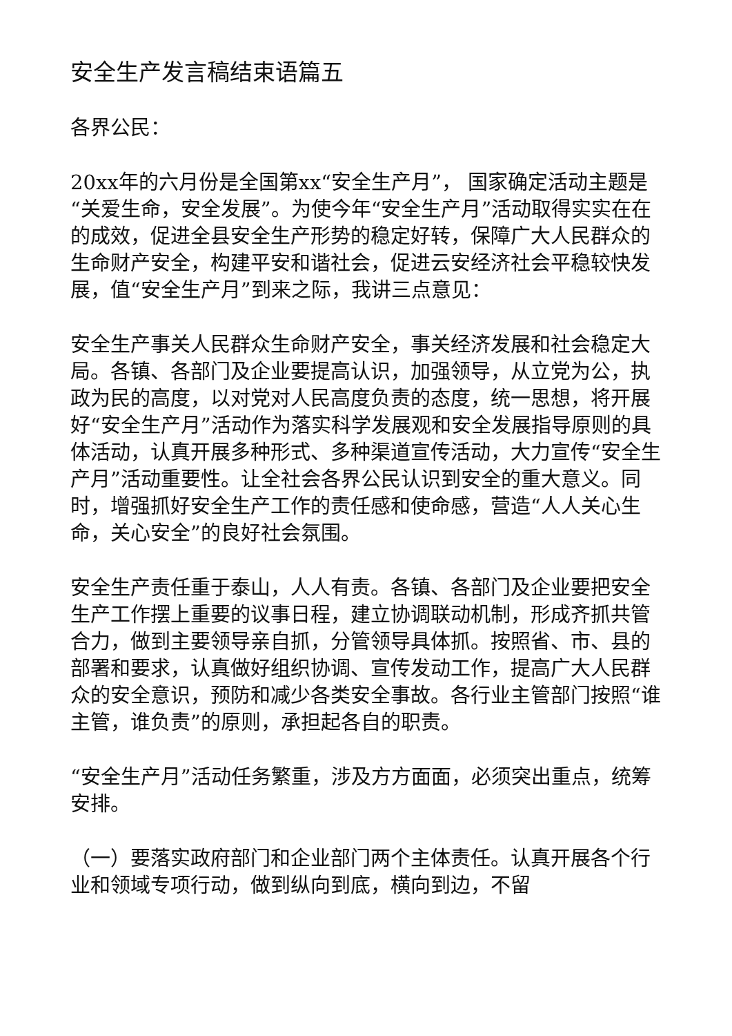安全生产发言稿结束语篇五
各界公民：
20xx年的六月份是全国第xx“安全生产月”， 国家确定活动主题是“关爱生命，安全发展”。为使今年“安全生产月”活动取得实实在在的成效，促进全县安全生产形势的稳定好转，保障广大人民群众的生命财产安全，构建平安和谐社会，促进云安经济社会平稳较快发展，值“安全生产月”到来之际，我讲三点意见：
安全生产事关人民群众生命财产安全，事关经济发展和社会稳定大局。各镇、各部门及企业要提高认识，加强领导，从立党为公，执政为民的高度，以对党对人民高度负责的态度，统一思想，将开展好“安全生产月”活动作为落实科学发展观和安全发展指导原则的具体活动，认真开展多种形式、多种渠道宣传活动，大力宣传“安全生产月”活动重要性。让全社会各界公民认识到安全的重大意义。同时，增强抓好安全生产工作的责任感和使命感，营造“人人关心生命，关心安全”的良好社会氛围。
安全生产责任重于泰山，人人有责。各镇、各部门及企业要把安全生产工作摆上重要的议事日程，建立协调联动机制，形成齐抓共管合力，做到主要领导亲自抓，分管领导具体抓。按照省、市、县的部署和要求，认真做好组织协调、宣传发动工作，提高广大人民群众的安全意识，预防和减少各类安全事故。各行业主管部门按照“谁主管，谁负责”的原则，承担起各自的职责。
“安全生产月”活动任务繁重，涉及方方面面，必须突出重点，统筹安排。
（一）要落实政府部门和企业部门两个主体责任。认真开展各个行业和领域专项行动，做到纵向到底，横向到边，不留